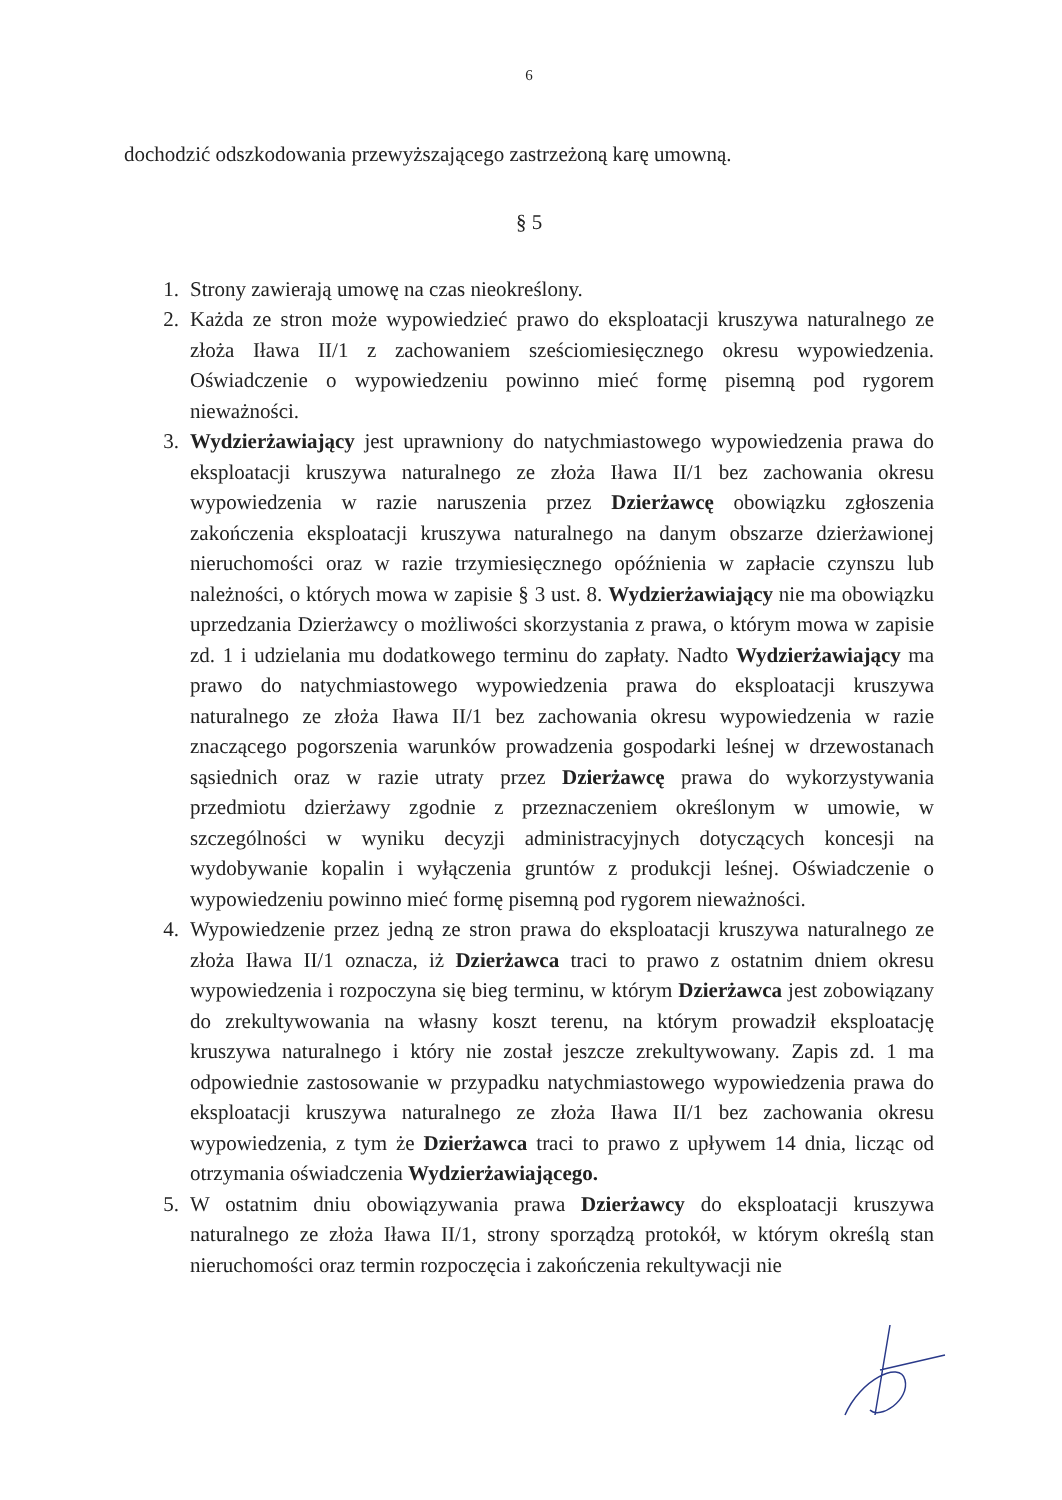6
dochodzić odszkodowania przewyższającego zastrzeżoną karę umowną.
§ 5
1. Strony zawierają umowę na czas nieokreślony.
2. Każda ze stron może wypowiedzieć prawo do eksploatacji kruszywa naturalnego ze złoża Iława II/1 z zachowaniem sześciomiesięcznego okresu wypowiedzenia. Oświadczenie o wypowiedzeniu powinno mieć formę pisemną pod rygorem nieważności.
3. Wydzierżawiający jest uprawniony do natychmiastowego wypowiedzenia prawa do eksploatacji kruszywa naturalnego ze złoża Iława II/1 bez zachowania okresu wypowiedzenia w razie naruszenia przez Dzierżawcę obowiązku zgłoszenia zakończenia eksploatacji kruszywa naturalnego na danym obszarze dzierżawionej nieruchomości oraz w razie trzymiesięcznego opóźnienia w zapłacie czynszu lub należności, o których mowa w zapisie § 3 ust. 8. Wydzierżawiający nie ma obowiązku uprzedzania Dzierżawcy o możliwości skorzystania z prawa, o którym mowa w zapisie zd. 1 i udzielania mu dodatkowego terminu do zapłaty. Nadto Wydzierżawiający ma prawo do natychmiastowego wypowiedzenia prawa do eksploatacji kruszywa naturalnego ze złoża Iława II/1 bez zachowania okresu wypowiedzenia w razie znaczącego pogorszenia warunków prowadzenia gospodarki leśnej w drzewostanach sąsiednich oraz w razie utraty przez Dzierżawcę prawa do wykorzystywania przedmiotu dzierżawy zgodnie z przeznaczeniem określonym w umowie, w szczególności w wyniku decyzji administracyjnych dotyczących koncesji na wydobywanie kopalin i wyłączenia gruntów z produkcji leśnej. Oświadczenie o wypowiedzeniu powinno mieć formę pisemną pod rygorem nieważności.
4. Wypowiedzenie przez jedną ze stron prawa do eksploatacji kruszywa naturalnego ze złoża Iława II/1 oznacza, iż Dzierżawca traci to prawo z ostatnim dniem okresu wypowiedzenia i rozpoczyna się bieg terminu, w którym Dzierżawca jest zobowiązany do zrekultywowania na własny koszt terenu, na którym prowadził eksploatację kruszywa naturalnego i który nie został jeszcze zrekultywowany. Zapis zd. 1 ma odpowiednie zastosowanie w przypadku natychmiastowego wypowiedzenia prawa do eksploatacji kruszywa naturalnego ze złoża Iława II/1 bez zachowania okresu wypowiedzenia, z tym że Dzierżawca traci to prawo z upływem 14 dnia, licząc od otrzymania oświadczenia Wydzierżawiającego.
5. W ostatnim dniu obowiązywania prawa Dzierżawcy do eksploatacji kruszywa naturalnego ze złoża Iława II/1, strony sporządzą protokół, w którym określą stan nieruchomości oraz termin rozpoczęcia i zakończenia rekultywacji nie